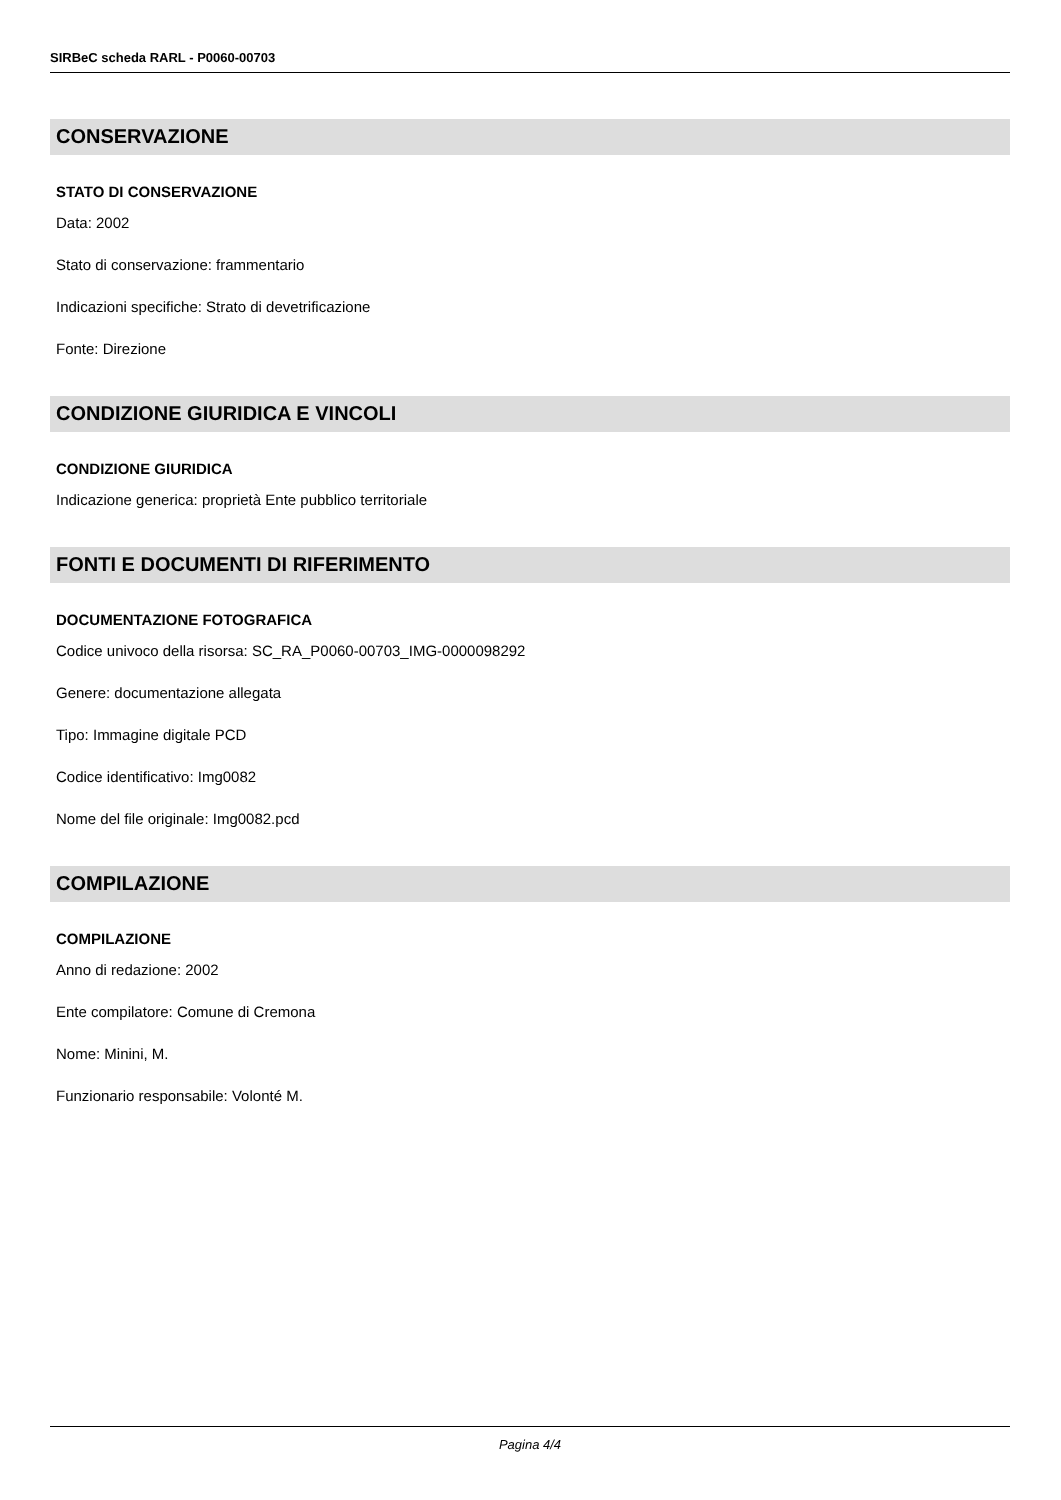SIRBeC scheda RARL - P0060-00703
CONSERVAZIONE
STATO DI CONSERVAZIONE
Data: 2002
Stato di conservazione: frammentario
Indicazioni specifiche: Strato di devetrificazione
Fonte: Direzione
CONDIZIONE GIURIDICA E VINCOLI
CONDIZIONE GIURIDICA
Indicazione generica: proprietà Ente pubblico territoriale
FONTI E DOCUMENTI DI RIFERIMENTO
DOCUMENTAZIONE FOTOGRAFICA
Codice univoco della risorsa: SC_RA_P0060-00703_IMG-0000098292
Genere: documentazione allegata
Tipo: Immagine digitale PCD
Codice identificativo: Img0082
Nome del file originale: Img0082.pcd
COMPILAZIONE
COMPILAZIONE
Anno di redazione: 2002
Ente compilatore: Comune di Cremona
Nome: Minini, M.
Funzionario responsabile: Volonté M.
Pagina 4/4